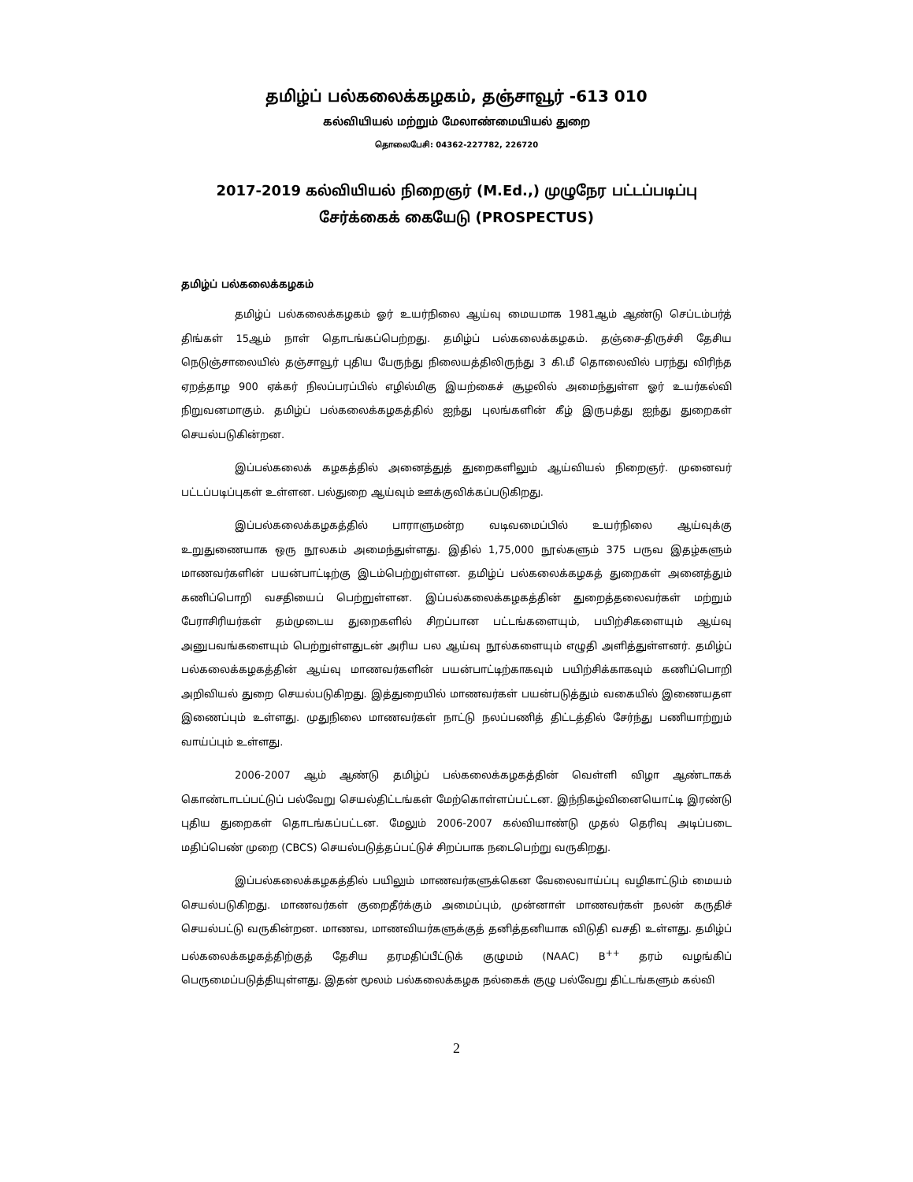தமிழ்ப் பல்கலைக்கழகம், தஞ்சாவூர் -613 010
கல்வியியல் மற்றும் மேலாண்மையியல் துறை
தொலைபேசி: 04362-227782, 226720
2017-2019 கல்வியியல் நிறைஞர் (M.Ed.,) முழுநேர பட்டப்படிப்பு
சேர்க்கைக் கையேடு (PROSPECTUS)
தமிழ்ப் பல்கலைக்கழகம்
தமிழ்ப் பல்கலைக்கழகம் ஓர் உயர்நிலை ஆய்வு மையமாக 1981ஆம் ஆண்டு செப்டம்பர்த் திங்கள் 15ஆம் நாள் தொடங்கப்பெற்றது. தமிழ்ப் பல்கலைக்கழகம். தஞ்சை-திருச்சி தேசிய நெடுஞ்சாலையில் தஞ்சாவூர் புதிய பேருந்து நிலையத்திலிருந்து 3 கி.மீ தொலைவில் பரந்து விரிந்த ஏறத்தாழ 900 ஏக்கர் நிலப்பரப்பில் எழில்மிகு இயற்கைச் சூழலில் அமைந்துள்ள ஓர் உயர்கல்வி நிறுவனமாகும். தமிழ்ப் பல்கலைக்கழகத்தில் ஐந்து புலங்களின் கீழ் இருபத்து ஐந்து துறைகள் செயல்படுகின்றன.
இப்பல்கலைக் கழகத்தில் அனைத்துத் துறைகளிலும் ஆய்வியல் நிறைஞர். முனைவர் பட்டப்படிப்புகள் உள்ளன. பல்துறை ஆய்வும் ஊக்குவிக்கப்படுகிறது.
இப்பல்கலைக்கழகத்தில் பாராளுமன்ற வடிவமைப்பில் உயர்நிலை ஆய்வுக்கு உறுதுணையாக ஒரு நூலகம் அமைந்துள்ளது. இதில் 1,75,000 நூல்களும் 375 பருவ இதழ்களும் மாணவர்களின் பயன்பாட்டிற்கு இடம்பெற்றுள்ளன. தமிழ்ப் பல்கலைக்கழகத் துறைகள் அனைத்தும் கணிப்பொறி வசதியைப் பெற்றுள்ளன. இப்பல்கலைக்கழகத்தின் துறைத்தலைவர்கள் மற்றும் பேராசிரியர்கள் தம்முடைய துறைகளில் சிறப்பான பட்டங்களையும், பயிற்சிகளையும் ஆய்வு அனுபவங்களையும் பெற்றுள்ளதுடன் அரிய பல ஆய்வு நூல்களையும் எழுதி அளித்துள்ளனர். தமிழ்ப் பல்கலைக்கழகத்தின் ஆய்வு மாணவர்களின் பயன்பாட்டிற்காகவும் பயிற்சிக்காகவும் கணிப்பொறி அறிவியல் துறை செயல்படுகிறது. இத்துறையில் மாணவர்கள் பயன்படுத்தும் வகையில் இணையதள இணைப்பும் உள்ளது. முதுநிலை மாணவர்கள் நாட்டு நலப்பணித் திட்டத்தில் சேர்ந்து பணியாற்றும் வாய்ப்பும் உள்ளது.
2006-2007 ஆம் ஆண்டு தமிழ்ப் பல்கலைக்கழகத்தின் வெள்ளி விழா ஆண்டாகக் கொண்டாடப்பட்டுப் பல்வேறு செயல்திட்டங்கள் மேற்கொள்ளப்பட்டன. இந்நிகழ்வினையொட்டி இரண்டு புதிய துறைகள் தொடங்கப்பட்டன. மேலும் 2006-2007 கல்வியாண்டு முதல் தெரிவு அடிப்படை மதிப்பெண் முறை (CBCS) செயல்படுத்தப்பட்டுச் சிறப்பாக நடைபெற்று வருகிறது.
இப்பல்கலைக்கழகத்தில் பயிலும் மாணவர்களுக்கென வேலைவாய்ப்பு வழிகாட்டும் மையம் செயல்படுகிறது. மாணவர்கள் குறைதீர்க்கும் அமைப்பும், முன்னாள் மாணவர்கள் நலன் கருதிச் செயல்பட்டு வருகின்றன. மாணவ, மாணவியர்களுக்குத் தனித்தனியாக விடுதி வசதி உள்ளது. தமிழ்ப் பல்கலைக்கழகத்திற்குத் தேசிய தரமதிப்பீட்டுக் குழுமம் (NAAC) B<sup>++</sup> தரம் வழங்கிப் பெருமைப்படுத்தியுள்ளது. இதன் மூலம் பல்கலைக்கழக நல்கைக் குழு பல்வேறு திட்டங்களும் கல்வி
2